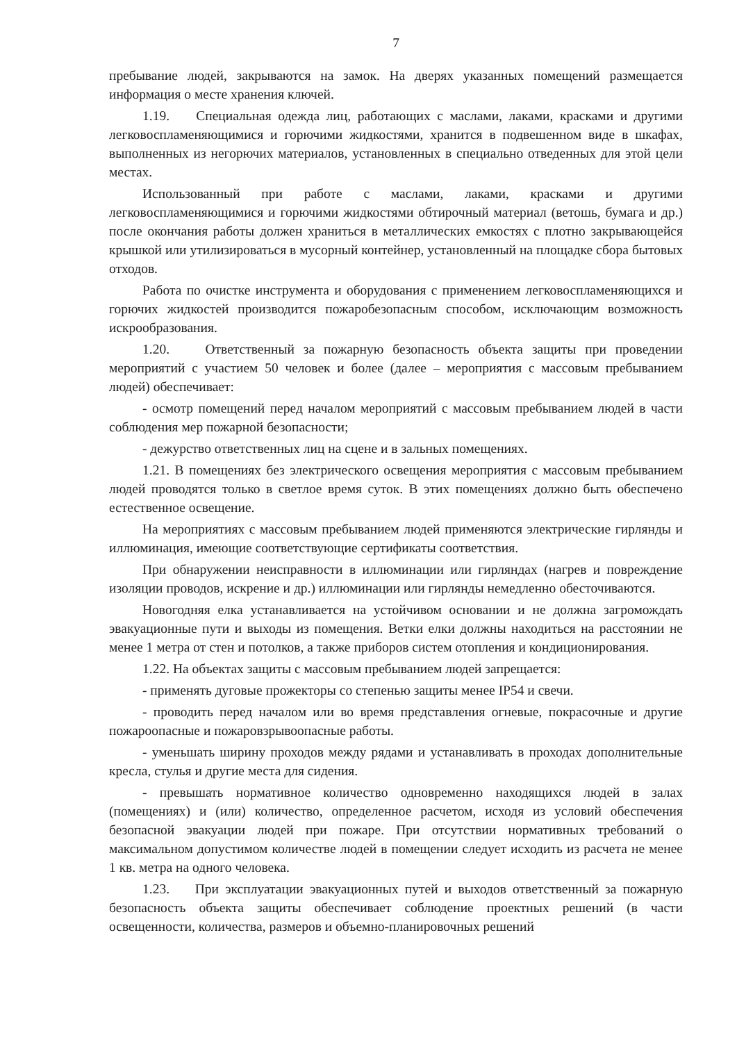7
пребывание людей, закрываются на замок. На дверях указанных помещений размещается информация о месте хранения ключей.
1.19. Специальная одежда лиц, работающих с маслами, лаками, красками и другими легковоспламеняющимися и горючими жидкостями, хранится в подвешенном виде в шкафах, выполненных из негорючих материалов, установленных в специально отведенных для этой цели местах.
Использованный при работе с маслами, лаками, красками и другими легковоспламеняющимися и горючими жидкостями обтирочный материал (ветошь, бумага и др.) после окончания работы должен храниться в металлических емкостях с плотно закрывающейся крышкой или утилизироваться в мусорный контейнер, установленный на площадке сбора бытовых отходов.
Работа по очистке инструмента и оборудования с применением легковоспламеняющихся и горючих жидкостей производится пожаробезопасным способом, исключающим возможность искрообразования.
1.20. Ответственный за пожарную безопасность объекта защиты при проведении мероприятий с участием 50 человек и более (далее – мероприятия с массовым пребыванием людей) обеспечивает:
- осмотр помещений перед началом мероприятий с массовым пребыванием людей в части соблюдения мер пожарной безопасности;
- дежурство ответственных лиц на сцене и в зальных помещениях.
1.21. В помещениях без электрического освещения мероприятия с массовым пребыванием людей проводятся только в светлое время суток. В этих помещениях должно быть обеспечено естественное освещение.
На мероприятиях с массовым пребыванием людей применяются электрические гирлянды и иллюминация, имеющие соответствующие сертификаты соответствия.
При обнаружении неисправности в иллюминации или гирляндах (нагрев и повреждение изоляции проводов, искрение и др.) иллюминации или гирлянды немедленно обесточиваются.
Новогодняя елка устанавливается на устойчивом основании и не должна загромождать эвакуационные пути и выходы из помещения. Ветки елки должны находиться на расстоянии не менее 1 метра от стен и потолков, а также приборов систем отопления и кондиционирования.
1.22. На объектах защиты с массовым пребыванием людей запрещается:
- применять дуговые прожекторы со степенью защиты менее IP54 и свечи.
- проводить перед началом или во время представления огневые, покрасочные и другие пожароопасные и пожаровзрывоопасные работы.
- уменьшать ширину проходов между рядами и устанавливать в проходах дополнительные кресла, стулья и другие места для сидения.
- превышать нормативное количество одновременно находящихся людей в залах (помещениях) и (или) количество, определенное расчетом, исходя из условий обеспечения безопасной эвакуации людей при пожаре. При отсутствии нормативных требований о максимальном допустимом количестве людей в помещении следует исходить из расчета не менее 1 кв. метра на одного человека.
1.23. При эксплуатации эвакуационных путей и выходов ответственный за пожарную безопасность объекта защиты обеспечивает соблюдение проектных решений (в части освещенности, количества, размеров и объемно-планировочных решений